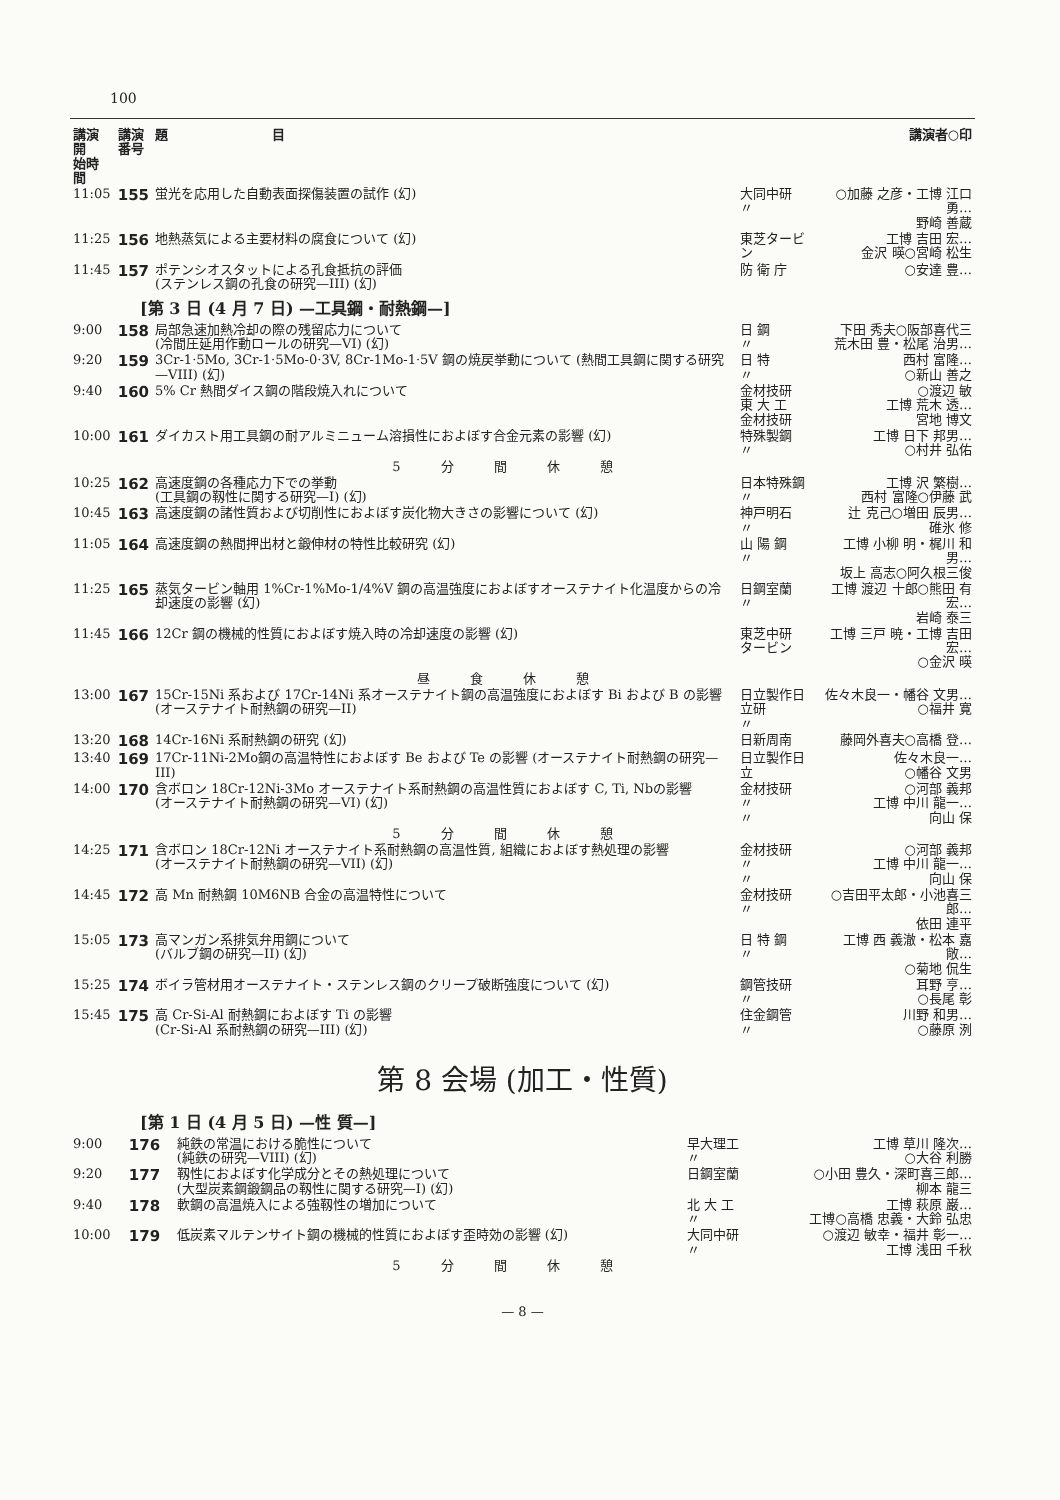100
| 講演開 始時間 | 講演 番号 | 題 目 | | 講演者○印 |
| --- | --- | --- | --- | --- |
| 11:05 | 155 | 蛍光を応用した自動表面探傷装置の試作 (幻) | 大同中研 〃 | ○加藤 之彦・工博 江口 勇… 野崎 善蔵 |
| 11:25 | 156 | 地熱蒸気による主要材料の腐食について (幻) | 東芝タービン | 工博 吉田 宏… 金沢 暎○宮崎 松生 |
| 11:45 | 157 | ポテンシオスタットによる孔食抵抗の評価 (ステンレス鋼の孔食の研究—III) (幻) | 防 衛 庁 | ○安達 豊… |
| [第 3 日 (4 月 7 日) —工具鋼・耐熱鋼—] | | | | |
| 9:00 | 158 | 局部急速加熱冷却の際の残留応力について (冷間圧延用作動ロールの研究—VI) (幻) | 日 鋼 〃 | 下田 秀夫○阪部喜代三 荒木田 豊・松尾 治男… |
| 9:20 | 159 | 3Cr-1·5Mo, 3Cr-1·5Mo-0·3V, 8Cr-1Mo-1·5V 鋼の焼戻挙動について (熱間工具鋼に関する研究—VIII) (幻) | 日 特 〃 | 西村 富隆… ○新山 善之 |
| 9:40 | 160 | 5% Cr 熱間ダイス鋼の階段焼入れについて | 金材技研 東 大 工 金材技研 | ○渡辺 敏 工博 荒木 透… 宮地 博文 |
| 10:00 | 161 | ダイカスト用工具鋼の耐アルミニューム溶損性におよぼす合金元素の影響 (幻) | 特殊製鋼 〃 | 工博 日下 邦男… ○村井 弘佑 |
| 5分間休憩 | | | | |
| 10:25 | 162 | 高速度鋼の各種応力下での挙動 (工具鋼の靱性に関する研究—I) (幻) | 日本特殊鋼 〃 | 工博 沢 繁樹… 西村 富隆○伊藤 武 |
| 10:45 | 163 | 高速度鋼の諸性質および切削性におよぼす炭化物大きさの影響について (幻) | 神戸明石 〃 | 辻 克己○増田 辰男… 碓氷 修 |
| 11:05 | 164 | 高速度鋼の熱間押出材と鍛伸材の特性比較研究 (幻) | 山 陽 鋼 〃 | 工博 小柳 明・梶川 和男… 坂上 高志○阿久根三俊 |
| 11:25 | 165 | 蒸気タービン軸用 1%Cr-1%Mo-1/4%V 鋼の高温強度におよぼすオーステナイト化温度からの冷却速度の影響 (幻) | 日鋼室蘭 〃 | 工博 渡辺 十郎○熊田 有宏… 岩崎 泰三 |
| 11:45 | 166 | 12Cr 鋼の機械的性質におよぼす焼入時の冷却速度の影響 (幻) | 東芝中研 タービン | 工博 三戸 暁・工博 吉田 宏… ○金沢 暎 |
| 昼食休憩 | | | | |
| 13:00 | 167 | 15Cr-15Ni 系および 17Cr-14Ni 系オーステナイト鋼の高温強度におよぼす Bi および B の影響 (オーステナイト耐熱鋼の研究—II) | 日立製作日立研 〃 | 佐々木良一・幡谷 文男… ○福井 寛 |
| 13:20 | 168 | 14Cr-16Ni 系耐熱鋼の研究 (幻) | 日新周南 | 藤岡外喜夫○高橋 登… |
| 13:40 | 169 | 17Cr-11Ni-2Mo鋼の高温特性におよぼす Be および Te の影響 (オーステナイト耐熱鋼の研究—III) | 日立製作日立 | 佐々木良一… ○幡谷 文男 |
| 14:00 | 170 | 含ボロン 18Cr-12Ni-3Mo オーステナイト系耐熱鋼の高温性質におよぼす C, Ti, Nbの影響 (オーステナイト耐熱鋼の研究—VI) (幻) | 金材技研 〃 〃 | ○河部 義邦 工博 中川 龍一… 向山 保 |
| 5分間休憩 | | | | |
| 14:25 | 171 | 含ボロン 18Cr-12Ni オーステナイト系耐熱鋼の高温性質, 組織におよぼす熱処理の影響 (オーステナイト耐熱鋼の研究—VII) (幻) | 金材技研 〃 〃 | ○河部 義邦 工博 中川 龍一… 向山 保 |
| 14:45 | 172 | 高 Mn 耐熱鋼 10M6NB 合金の高温特性について | 金材技研 〃 | ○吉田平太郎・小池喜三郎… 依田 連平 |
| 15:05 | 173 | 高マンガン系排気弁用鋼について (バルブ鋼の研究—II) (幻) | 日 特 鋼 〃 | 工博 西 義澈・松本 嘉敞… ○菊地 侃生 |
| 15:25 | 174 | ボイラ管材用オーステナイト・ステンレス鋼のクリープ破断強度について (幻) | 鋼管技研 〃 | 耳野 亨… ○長尾 彰 |
| 15:45 | 175 | 高 Cr-Si-Al 耐熱鋼におよぼす Ti の影響 (Cr-Si-Al 系耐熱鋼の研究—III) (幻) | 住金鋼管 〃 | 川野 和男… ○藤原 洌 |
第 8 会場 (加工・性質)
| [第 1 日 (4 月 5 日) —性 質—] | | | | |
| 9:00 | 176 | 純鉄の常温における脆性について (純鉄の研究—VIII) (幻) | 早大理工 〃 | 工博 草川 隆次… ○大谷 利勝 |
| 9:20 | 177 | 靱性におよぼす化学成分とその熱処理について (大型炭素鋼鍛鋼品の靱性に関する研究—I) (幻) | 日鋼室蘭 | ○小田 豊久・深町喜三郎… 柳本 龍三 |
| 9:40 | 178 | 軟鋼の高温焼入による強靱性の増加について | 北 大 工 〃 | 工博 萩原 巌… 工博○高橋 忠義・大鈴 弘忠 |
| 10:00 | 179 | 低炭素マルテンサイト鋼の機械的性質におよぼす歪時効の影響 (幻) | 大同中研 〃 | ○渡辺 敏幸・福井 彰一… 工博 浅田 千秋 |
| 5分間休憩 | | | | |
— 8 —